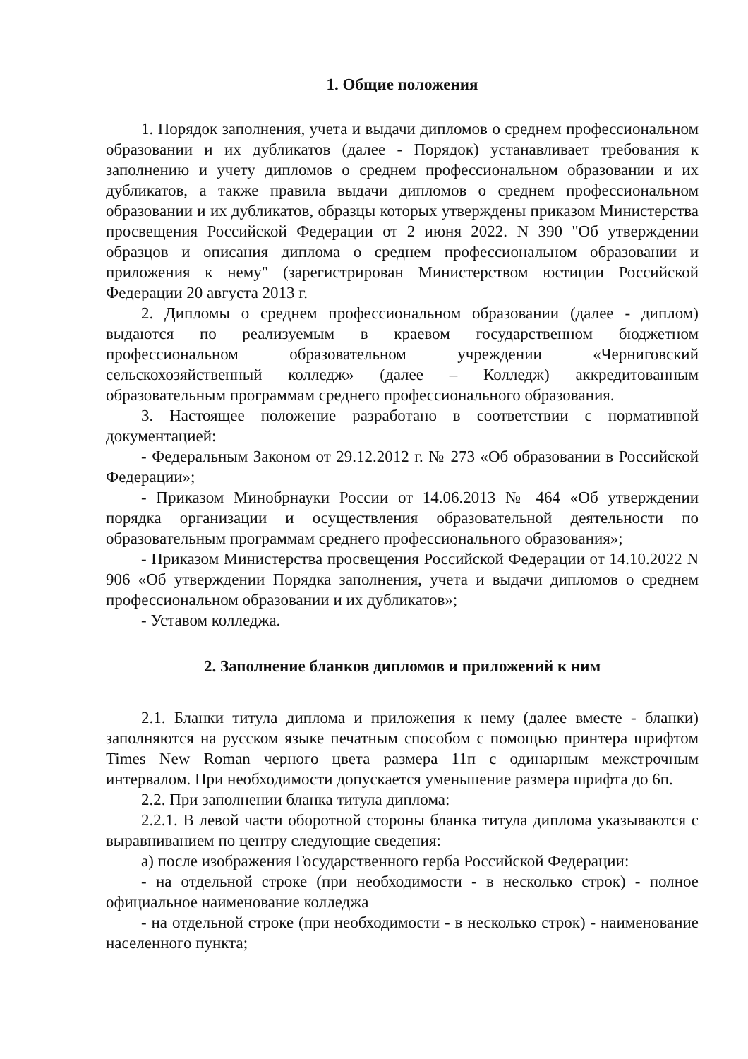1. Общие положения
1. Порядок заполнения, учета и выдачи дипломов о среднем профессиональном образовании и их дубликатов (далее - Порядок) устанавливает требования к заполнению и учету дипломов о среднем профессиональном образовании и их дубликатов, а также правила выдачи дипломов о среднем профессиональном образовании и их дубликатов, образцы которых утверждены приказом Министерства просвещения Российской Федерации от 2 июня 2022. N 390 "Об утверждении образцов и описания диплома о среднем профессиональном образовании и приложения к нему" (зарегистрирован Министерством юстиции Российской Федерации 20 августа 2013 г.
2. Дипломы о среднем профессиональном образовании (далее - диплом) выдаются по реализуемым в краевом государственном бюджетном профессиональном образовательном учреждении «Черниговский сельскохозяйственный колледж» (далее – Колледж) аккредитованным образовательным программам среднего профессионального образования.
3. Настоящее положение разработано в соответствии с нормативной документацией:
- Федеральным Законом от 29.12.2012 г. № 273 «Об образовании в Российской Федерации»;
- Приказом Минобрнауки России от 14.06.2013 № 464 «Об утверждении порядка организации и осуществления образовательной деятельности по образовательным программам среднего профессионального образования»;
- Приказом Министерства просвещения Российской Федерации от 14.10.2022 N 906 «Об утверждении Порядка заполнения, учета и выдачи дипломов о среднем профессиональном образовании и их дубликатов»;
- Уставом колледжа.
2. Заполнение бланков дипломов и приложений к ним
2.1. Бланки титула диплома и приложения к нему (далее вместе - бланки) заполняются на русском языке печатным способом с помощью принтера шрифтом Times New Roman черного цвета размера 11п с одинарным межстрочным интервалом. При необходимости допускается уменьшение размера шрифта до 6п.
2.2. При заполнении бланка титула диплома:
2.2.1. В левой части оборотной стороны бланка титула диплома указываются с выравниванием по центру следующие сведения:
а) после изображения Государственного герба Российской Федерации:
- на отдельной строке (при необходимости - в несколько строк) - полное официальное наименование колледжа
- на отдельной строке (при необходимости - в несколько строк) - наименование населенного пункта;